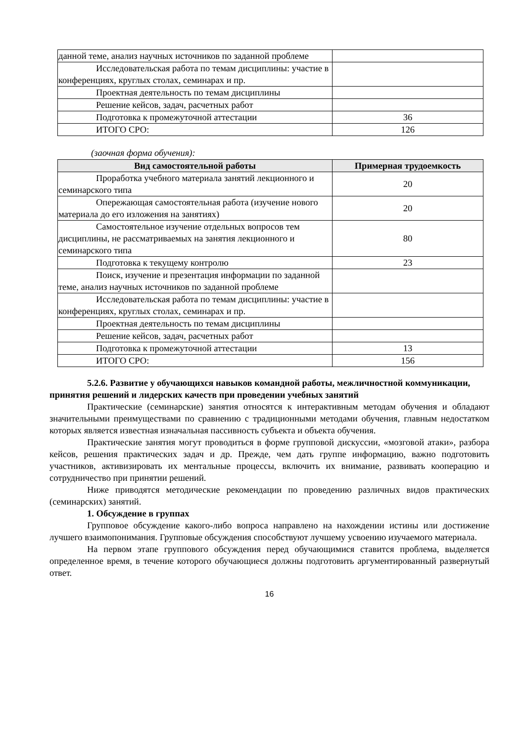| данной теме, анализ научных источников по заданной проблеме | |
| Исследовательская работа по темам дисциплины: участие в конференциях, круглых столах, семинарах и пр. | |
| Проектная деятельность по темам дисциплины | |
| Решение кейсов, задач, расчетных работ | |
| Подготовка к промежуточной аттестации | 36 |
| ИТОГО СРО: | 126 |
(заочная форма обучения):
| Вид самостоятельной работы | Примерная трудоемкость |
| --- | --- |
| Проработка учебного материала занятий лекционного и семинарского типа | 20 |
| Опережающая самостоятельная работа (изучение нового материала до его изложения на занятиях) | 20 |
| Самостоятельное изучение отдельных вопросов тем дисциплины, не рассматриваемых на занятия лекционного и семинарского типа | 80 |
| Подготовка к текущему контролю | 23 |
| Поиск, изучение и презентация информации по заданной теме, анализ научных источников по заданной проблеме | |
| Исследовательская работа по темам дисциплины: участие в конференциях, круглых столах, семинарах и пр. | |
| Проектная деятельность по темам дисциплины | |
| Решение кейсов, задач, расчетных работ | |
| Подготовка к промежуточной аттестации | 13 |
| ИТОГО СРО: | 156 |
5.2.6. Развитие у обучающихся навыков командной работы, межличностной коммуникации, принятия решений и лидерских качеств при проведении учебных занятий
Практические (семинарские) занятия относятся к интерактивным методам обучения и обладают значительными преимуществами по сравнению с традиционными методами обучения, главным недостатком которых является известная изначальная пассивность субъекта и объекта обучения.
Практические занятия могут проводиться в форме групповой дискуссии, «мозговой атаки», разбора кейсов, решения практических задач и др. Прежде, чем дать группе информацию, важно подготовить участников, активизировать их ментальные процессы, включить их внимание, развивать кооперацию и сотрудничество при принятии решений.
Ниже приводятся методические рекомендации по проведению различных видов практических (семинарских) занятий.
1. Обсуждение в группах
Групповое обсуждение какого-либо вопроса направлено на нахождении истины или достижение лучшего взаимопонимания. Групповые обсуждения способствуют лучшему усвоению изучаемого материала.
На первом этапе группового обсуждения перед обучающимися ставится проблема, выделяется определенное время, в течение которого обучающиеся должны подготовить аргументированный развернутый ответ.
16